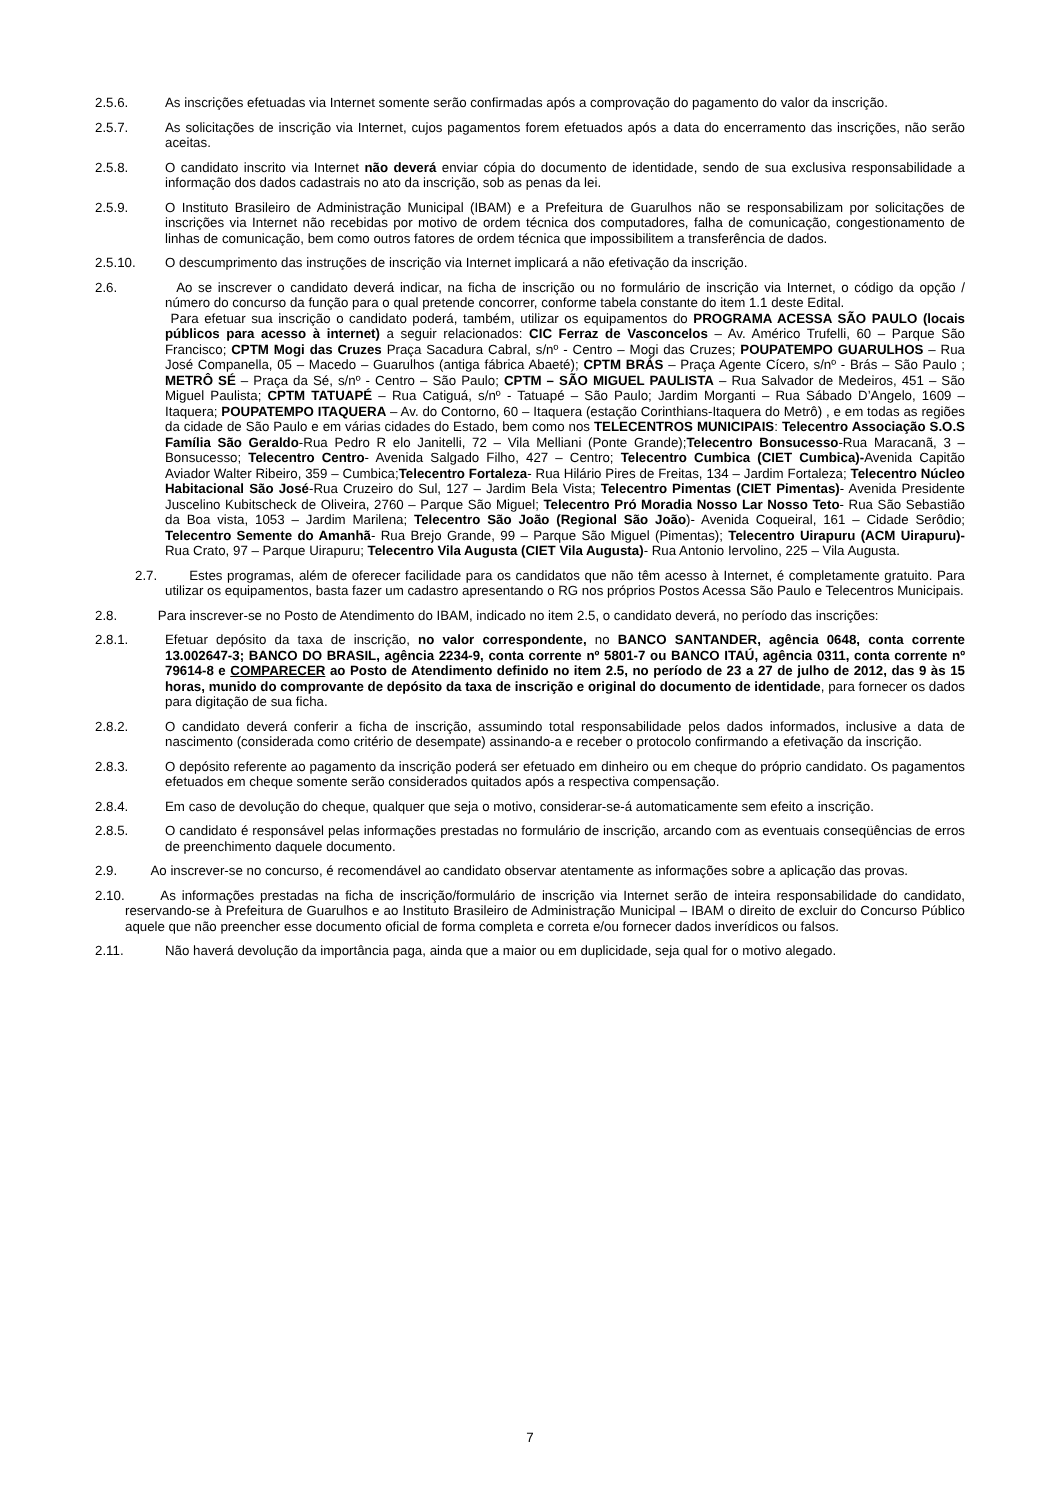2.5.6. As inscrições efetuadas via Internet somente serão confirmadas após a comprovação do pagamento do valor da inscrição.
2.5.7. As solicitações de inscrição via Internet, cujos pagamentos forem efetuados após a data do encerramento das inscrições, não serão aceitas.
2.5.8. O candidato inscrito via Internet não deverá enviar cópia do documento de identidade, sendo de sua exclusiva responsabilidade a informação dos dados cadastrais no ato da inscrição, sob as penas da lei.
2.5.9. O Instituto Brasileiro de Administração Municipal (IBAM) e a Prefeitura de Guarulhos não se responsabilizam por solicitações de inscrições via Internet não recebidas por motivo de ordem técnica dos computadores, falha de comunicação, congestionamento de linhas de comunicação, bem como outros fatores de ordem técnica que impossibilitem a transferência de dados.
2.5.10. O descumprimento das instruções de inscrição via Internet implicará a não efetivação da inscrição.
2.6. Ao se inscrever o candidato deverá indicar, na ficha de inscrição ou no formulário de inscrição via Internet, o código da opção / número do concurso da função para o qual pretende concorrer, conforme tabela constante do item 1.1 deste Edital.
Para efetuar sua inscrição o candidato poderá, também, utilizar os equipamentos do PROGRAMA ACESSA SÃO PAULO (locais públicos para acesso à internet) a seguir relacionados: CIC Ferraz de Vasconcelos – Av. Américo Trufelli, 60 – Parque São Francisco; CPTM Mogi das Cruzes Praça Sacadura Cabral, s/nº - Centro – Mogi das Cruzes; POUPATEMPO GUARULHOS – Rua José Companella, 05 – Macedo – Guarulhos (antiga fábrica Abaeté); CPTM BRÁS – Praça Agente Cícero, s/nº - Brás – São Paulo ; METRÔ SÉ – Praça da Sé, s/nº - Centro – São Paulo; CPTM – SÃO MIGUEL PAULISTA – Rua Salvador de Medeiros, 451 – São Miguel Paulista; CPTM TATUAPÉ – Rua Catiguá, s/nº - Tatuapé – São Paulo; Jardim Morganti – Rua Sábado D’Angelo, 1609 – Itaquera; POUPATEMPO ITAQUERA – Av. do Contorno, 60 – Itaquera (estação Corinthians-Itaquera do Metrô) , e em todas as regiões da cidade de São Paulo e em várias cidades do Estado, bem como nos TELECENTROS MUNICIPAIS: Telecentro Associação S.O.S Família São Geraldo-Rua Pedro R elo Janitelli, 72 – Vila Melliani (Ponte Grande);Telecentro Bonsucesso-Rua Maracanã, 3 – Bonsucesso; Telecentro Centro- Avenida Salgado Filho, 427 – Centro; Telecentro Cumbica (CIET Cumbica)-Avenida Capitão Aviador Walter Ribeiro, 359 – Cumbica;Telecentro Fortaleza- Rua Hilário Pires de Freitas, 134 – Jardim Fortaleza; Telecentro Núcleo Habitacional São José-Rua Cruzeiro do Sul, 127 – Jardim Bela Vista; Telecentro Pimentas (CIET Pimentas)- Avenida Presidente Juscelino Kubitscheck de Oliveira, 2760 – Parque São Miguel; Telecentro Pró Moradia Nosso Lar Nosso Teto- Rua São Sebastião da Boa vista, 1053 – Jardim Marilena; Telecentro São João (Regional São João)- Avenida Coqueiral, 161 – Cidade Serôdio; Telecentro Semente do Amanhã- Rua Brejo Grande, 99 – Parque São Miguel (Pimentas); Telecentro Uirapuru (ACM Uirapuru)- Rua Crato, 97 – Parque Uirapuru; Telecentro Vila Augusta (CIET Vila Augusta)- Rua Antonio Iervolino, 225 – Vila Augusta.
2.7. Estes programas, além de oferecer facilidade para os candidatos que não têm acesso à Internet, é completamente gratuito. Para utilizar os equipamentos, basta fazer um cadastro apresentando o RG nos próprios Postos Acessa São Paulo e Telecentros Municipais.
2.8. Para inscrever-se no Posto de Atendimento do IBAM, indicado no item 2.5, o candidato deverá, no período das inscrições:
2.8.1. Efetuar depósito da taxa de inscrição, no valor correspondente, no BANCO SANTANDER, agência 0648, conta corrente 13.002647-3; BANCO DO BRASIL, agência 2234-9, conta corrente nº 5801-7 ou BANCO ITAÚ, agência 0311, conta corrente nº 79614-8 e COMPARECER ao Posto de Atendimento definido no item 2.5, no período de 23 a 27 de julho de 2012, das 9 às 15 horas, munido do comprovante de depósito da taxa de inscrição e original do documento de identidade, para fornecer os dados para digitação de sua ficha.
2.8.2. O candidato deverá conferir a ficha de inscrição, assumindo total responsabilidade pelos dados informados, inclusive a data de nascimento (considerada como critério de desempate) assinando-a e receber o protocolo confirmando a efetivação da inscrição.
2.8.3. O depósito referente ao pagamento da inscrição poderá ser efetuado em dinheiro ou em cheque do próprio candidato. Os pagamentos efetuados em cheque somente serão considerados quitados após a respectiva compensação.
2.8.4. Em caso de devolução do cheque, qualquer que seja o motivo, considerar-se-á automaticamente sem efeito a inscrição.
2.8.5. O candidato é responsável pelas informações prestadas no formulário de inscrição, arcando com as eventuais conseqüências de erros de preenchimento daquele documento.
2.9. Ao inscrever-se no concurso, é recomendável ao candidato observar atentamente as informações sobre a aplicação das provas.
2.10. As informações prestadas na ficha de inscrição/formulário de inscrição via Internet serão de inteira responsabilidade do candidato, reservando-se à Prefeitura de Guarulhos e ao Instituto Brasileiro de Administração Municipal – IBAM o direito de excluir do Concurso Público aquele que não preencher esse documento oficial de forma completa e correta e/ou fornecer dados inverídicos ou falsos.
2.11. Não haverá devolução da importância paga, ainda que a maior ou em duplicidade, seja qual for o motivo alegado.
7